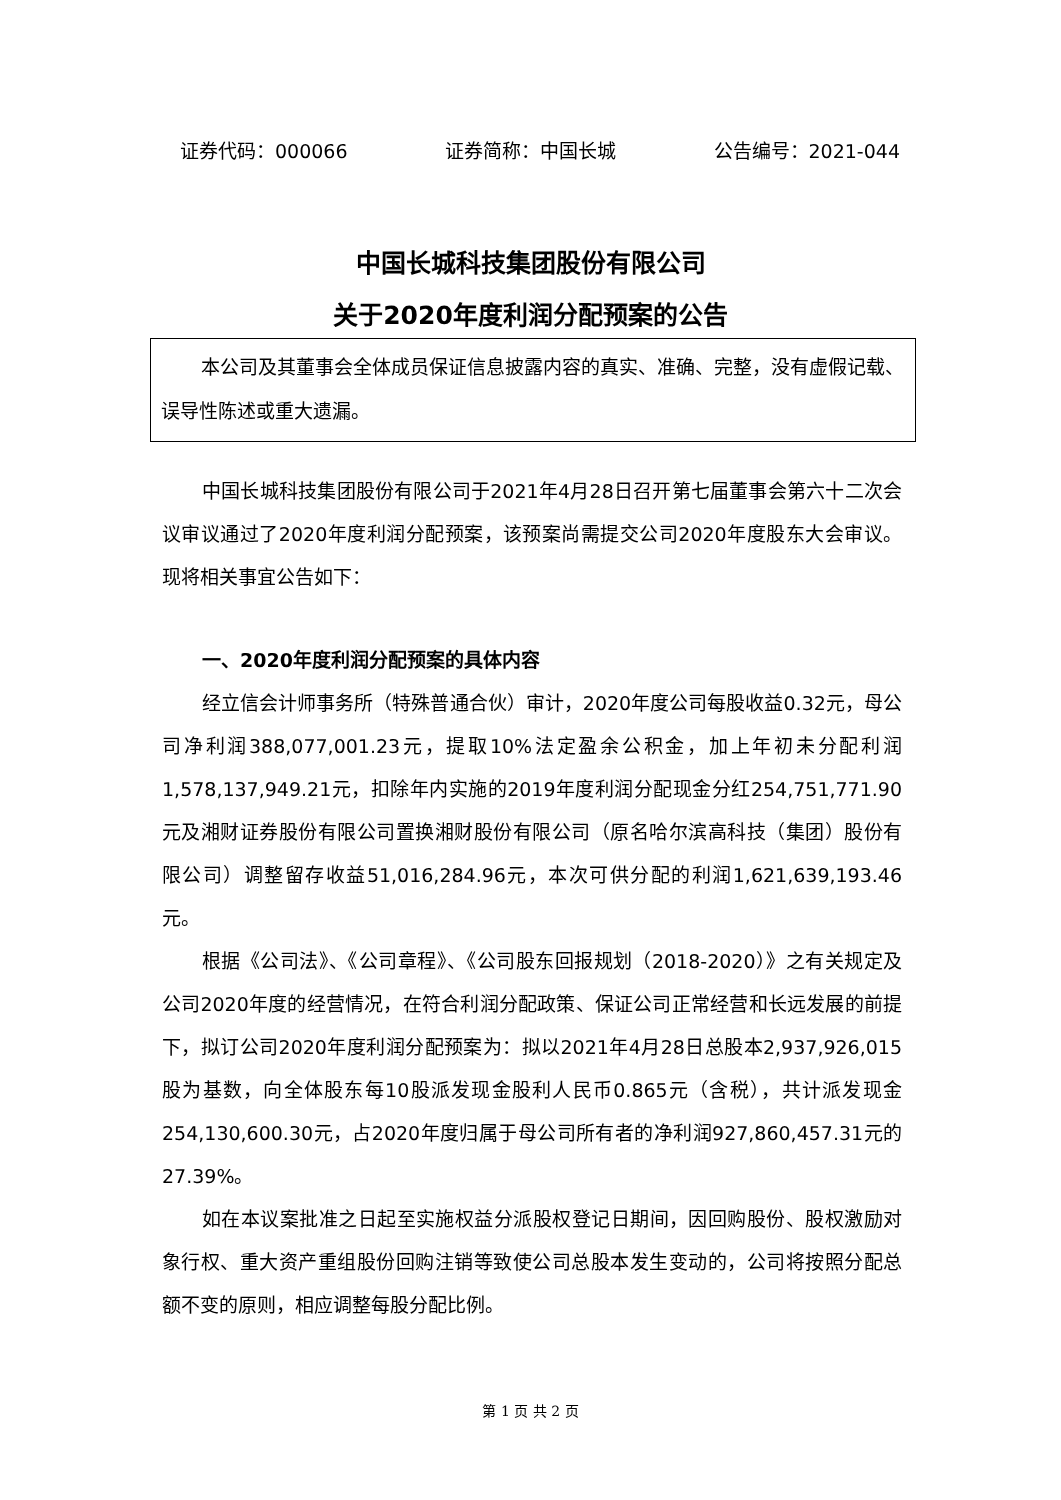证券代码：000066 证券简称：中国长城 公告编号：2021-044
中国长城科技集团股份有限公司
关于2020年度利润分配预案的公告
本公司及其董事会全体成员保证信息披露内容的真实、准确、完整，没有虚假记载、误导性陈述或重大遗漏。
中国长城科技集团股份有限公司于2021年4月28日召开第七届董事会第六十二次会议审议通过了2020年度利润分配预案，该预案尚需提交公司2020年度股东大会审议。现将相关事宜公告如下：
一、2020年度利润分配预案的具体内容
经立信会计师事务所（特殊普通合伙）审计，2020年度公司每股收益0.32元，母公司净利润388,077,001.23元，提取10%法定盈余公积金，加上年初未分配利润1,578,137,949.21元，扣除年内实施的2019年度利润分配现金分红254,751,771.90元及湘财证券股份有限公司置换湘财股份有限公司（原名哈尔滨高科技（集团）股份有限公司）调整留存收益51,016,284.96元，本次可供分配的利润1,621,639,193.46元。
根据《公司法》、《公司章程》、《公司股东回报规划（2018-2020）》之有关规定及公司2020年度的经营情况，在符合利润分配政策、保证公司正常经营和长远发展的前提下，拟订公司2020年度利润分配预案为：拟以2021年4月28日总股本2,937,926,015股为基数，向全体股东每10股派发现金股利人民币0.865元（含税），共计派发现金254,130,600.30元，占2020年度归属于母公司所有者的净利润927,860,457.31元的27.39%。
如在本议案批准之日起至实施权益分派股权登记日期间，因回购股份、股权激励对象行权、重大资产重组股份回购注销等致使公司总股本发生变动的，公司将按照分配总额不变的原则，相应调整每股分配比例。
第 1 页 共 2 页